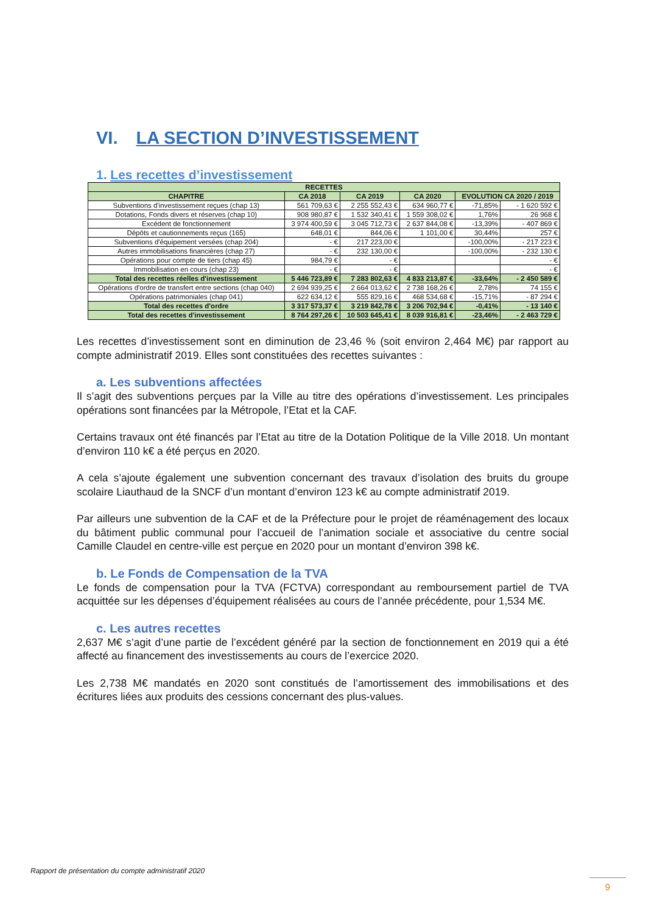VI. LA SECTION D’INVESTISSEMENT
1. Les recettes d’investissement
| RECETTES | | | | | |
| --- | --- | --- | --- | --- | --- |
| CHAPITRE | CA 2018 | CA 2019 | CA 2020 | EVOLUTION CA 2020 / 2019 | |
| Subventions d'investissement reçues (chap 13) | 561 709,63 € | 2 255 552,43 € | 634 960,77 € | -71,85% | - 1 620 592 € |
| Dotations, Fonds divers et réserves (chap 10) | 908 980,87 € | 1 532 340,41 € | 1 559 308,02 € | 1,76% | 26 968 € |
| Excédent de fonctionnement | 3 974 400,59 € | 3 045 712,73 € | 2 637 844,08 € | -13,39% | - 407 869 € |
| Dépôts et cautionnements reçus (165) | 648,01 € | 844,06 € | 1 101,00 € | 30,44% | 257 € |
| Subventions d'équipement versées (chap 204) | - € | 217 223,00 € | | -100,00% | - 217 223 € |
| Autres immobilisations financières (chap 27) | - € | 232 130,00 € | | -100,00% | - 232 130 € |
| Opérations pour compte de tiers (chap 45) | 984,79 € | - € | | | - € |
| Immobilisation en cours (chap 23) | - € | - € | | | - € |
| Total des recettes réelles d'investissement | 5 446 723,89 € | 7 283 802,63 € | 4 833 213,87 € | -33,64% | - 2 450 589 € |
| Opérations d'ordre de transfert entre sections (chap 040) | 2 694 939,25 € | 2 664 013,62 € | 2 738 168,26 € | 2,78% | 74 155 € |
| Opérations patrimoniales (chap 041) | 622 634,12 € | 555 829,16 € | 468 534,68 € | -15,71% | - 87 294 € |
| Total des recettes d'ordre | 3 317 573,37 € | 3 219 842,78 € | 3 206 702,94 € | -0,41% | - 13 140 € |
| Total des recettes d'investissement | 8 764 297,26 € | 10 503 645,41 € | 8 039 916,81 € | -23,46% | - 2 463 729 € |
Les recettes d’investissement sont en diminution de 23,46 % (soit environ 2,464 M€) par rapport au compte administratif 2019. Elles sont constituées des recettes suivantes :
a. Les subventions affectées
Il s’agit des subventions perçues par la Ville au titre des opérations d’investissement. Les principales opérations sont financées par la Métropole, l’Etat et la CAF.
Certains travaux ont été financés par l’Etat au titre de la Dotation Politique de la Ville 2018. Un montant d’environ 110 k€ a été perçus en 2020.
A cela s’ajoute également une subvention concernant des travaux d’isolation des bruits du groupe scolaire Liauthaud de la SNCF d’un montant d’environ 123 k€ au compte administratif 2019.
Par ailleurs une subvention de la CAF et de la Préfecture pour le projet de réaménagement des locaux du bâtiment public communal pour l’accueil de l’animation sociale et associative du centre social Camille Claudel en centre-ville est perçue en 2020 pour un montant d’environ 398 k€.
b. Le Fonds de Compensation de la TVA
Le fonds de compensation pour la TVA (FCTVA) correspondant au remboursement partiel de TVA acquittée sur les dépenses d’équipement réalisées au cours de l’année précédente, pour 1,534 M€.
c. Les autres recettes
2,637 M€ s’agit d’une partie de l’excédent généré par la section de fonctionnement en 2019 qui a été affecté au financement des investissements au cours de l’exercice 2020.
Les 2,738 M€ mandatés en 2020 sont constitués de l’amortissement des immobilisations et des écritures liées aux produits des cessions concernant des plus-values.
Rapport de présentation du compte administratif 2020
9